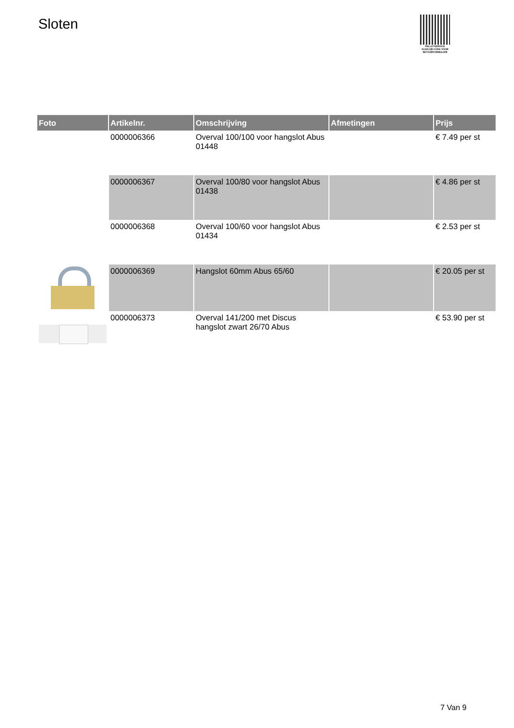Sloten
PALLETSERVICE
SCAN QR-CODE VOOR RETOURFORMULIER
| Foto | Artikelnr. | Omschrijving | Afmetingen | Prijs |
| --- | --- | --- | --- | --- |
| | 0000006366 | Overval 100/100 voor hangslot Abus 01448 | | € 7.49 per st |
| | 0000006367 | Overval 100/80 voor hangslot Abus 01438 | | € 4.86 per st |
| | 0000006368 | Overval 100/60 voor hangslot Abus 01434 | | € 2.53 per st |
| | 0000006369 | Hangslot 60mm Abus 65/60 | | € 20.05 per st |
| | 0000006373 | Overval 141/200 met Discus hangslot zwart 26/70 Abus | | € 53.90 per st |
7 Van 9